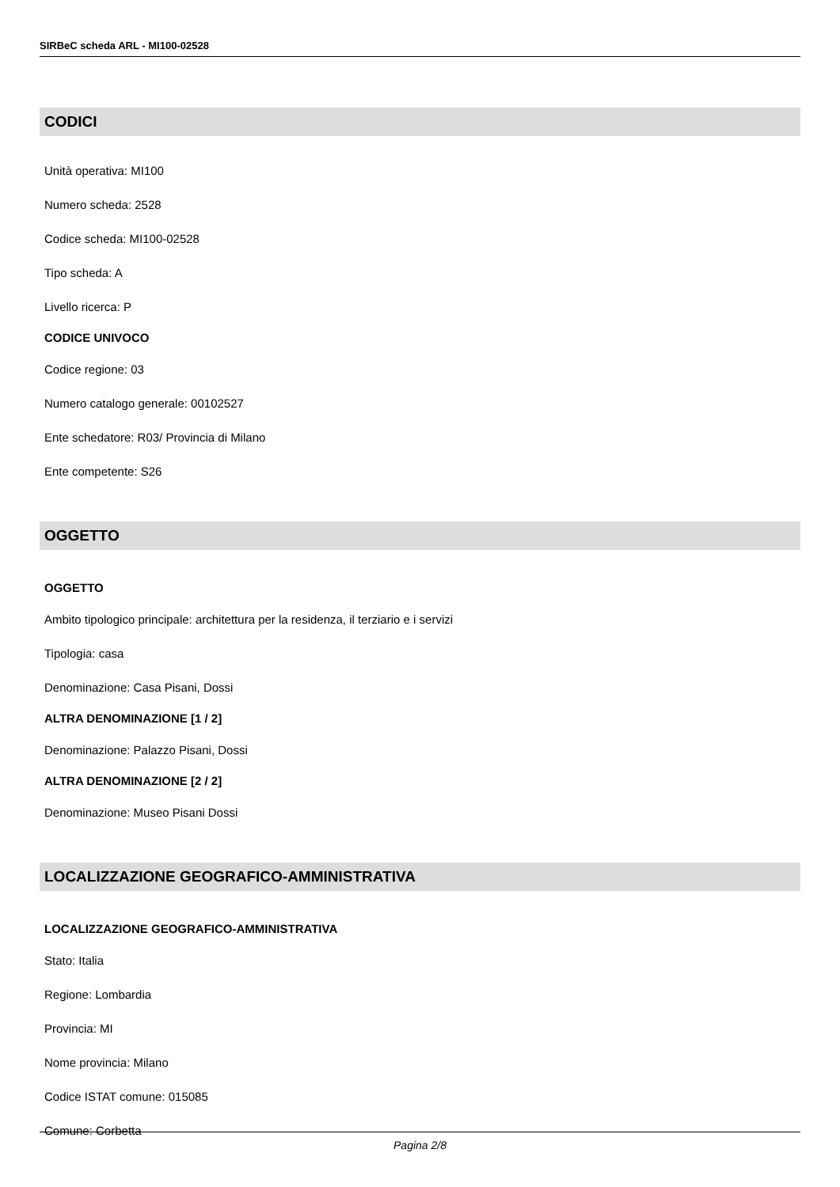SIRBeC scheda ARL - MI100-02528
CODICI
Unità operativa: MI100
Numero scheda: 2528
Codice scheda: MI100-02528
Tipo scheda: A
Livello ricerca: P
CODICE UNIVOCO
Codice regione: 03
Numero catalogo generale: 00102527
Ente schedatore: R03/ Provincia di Milano
Ente competente: S26
OGGETTO
OGGETTO
Ambito tipologico principale: architettura per la residenza, il terziario e i servizi
Tipologia: casa
Denominazione: Casa Pisani, Dossi
ALTRA DENOMINAZIONE [1 / 2]
Denominazione: Palazzo Pisani, Dossi
ALTRA DENOMINAZIONE [2 / 2]
Denominazione: Museo Pisani Dossi
LOCALIZZAZIONE GEOGRAFICO-AMMINISTRATIVA
LOCALIZZAZIONE GEOGRAFICO-AMMINISTRATIVA
Stato: Italia
Regione: Lombardia
Provincia: MI
Nome provincia: Milano
Codice ISTAT comune: 015085
Comune: Corbetta
Pagina 2/8